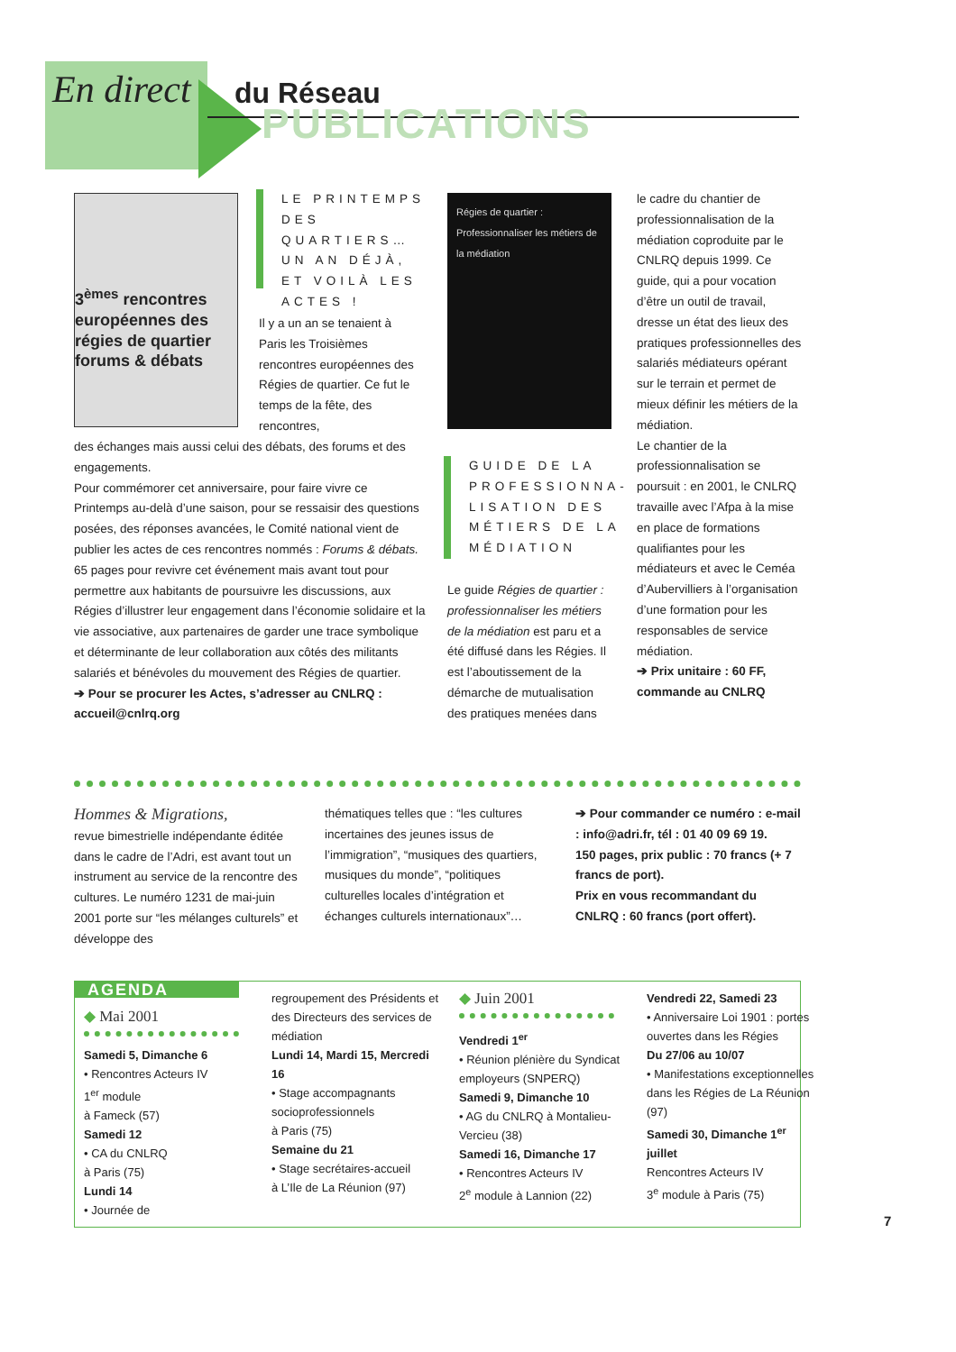En direct du Réseau
PUBLICATIONS
3<sup>èmes</sup> rencontres européennes des régies de quartier forums & débats
LE PRINTEMPS DES QUARTIERS… UN AN DÉJÀ, ET VOILÀ LES ACTES !
Il y a un an se tenaient à Paris les Troisièmes rencontres européennes des Régies de quartier. Ce fut le temps de la fête, des rencontres,
des échanges mais aussi celui des débats, des forums et des engagements.
Pour commémorer cet anniversaire, pour faire vivre ce Printemps au-delà d’une saison, pour se ressaisir des questions posées, des réponses avancées, le Comité national vient de publier les actes de ces rencontres nommés : Forums & débats.
65 pages pour revivre cet événement mais avant tout pour permettre aux habitants de poursuivre les discussions, aux Régies d’illustrer leur engagement dans l’économie solidaire et la vie associative, aux partenaires de garder une trace symbolique et déterminante de leur collaboration aux côtés des militants salariés et bénévoles du mouvement des Régies de quartier.
➔ Pour se procurer les Actes, s’adresser au CNLRQ : accueil@cnlrq.org
Régies de quartier : Professionnaliser les métiers de la médiation
GUIDE DE LA PROFESSIONNA-LISATION DES MÉTIERS DE LA MÉDIATION
Le guide Régies de quartier : professionnaliser les métiers de la médiation est paru et a été diffusé dans les Régies. Il est l’aboutissement de la démarche de mutualisation des pratiques menées dans
le cadre du chantier de professionnalisation de la médiation coproduite par le CNLRQ depuis 1999. Ce guide, qui a pour vocation d’être un outil de travail, dresse un état des lieux des pratiques professionnelles des salariés médiateurs opérant sur le terrain et permet de mieux définir les métiers de la médiation.
Le chantier de la professionnalisation se poursuit : en 2001, le CNLRQ travaille avec l’Afpa à la mise en place de formations qualifiantes pour les médiateurs et avec le Ceméa d’Aubervilliers à l’organisation d’une formation pour les responsables de service médiation.
➔ Prix unitaire : 60 FF, commande au CNLRQ
Hommes & Migrations,
revue bimestrielle indépendante éditée dans le cadre de l’Adri, est avant tout un instrument au service de la rencontre des cultures. Le numéro 1231 de mai-juin 2001 porte sur “les mélanges culturels” et développe des
thématiques telles que : “les cultures incertaines des jeunes issus de l’immigration”, “musiques des quartiers, musiques du monde”, “politiques culturelles locales d’intégration et échanges culturels internationaux”…
➔ Pour commander ce numéro : e-mail : info@adri.fr, tél : 01 40 09 69 19.
150 pages, prix public : 70 francs (+ 7 francs de port).
Prix en vous recommandant du CNLRQ : 60 francs (port offert).
AGENDA
◆ Mai 2001
Samedi 5, Dimanche 6
• Rencontres Acteurs IV
1<sup>er</sup> module
à Fameck (57)
Samedi 12
• CA du CNLRQ
à Paris (75)
Lundi 14
• Journée de
regroupement des Présidents et des Directeurs des services de médiation
Lundi 14, Mardi 15, Mercredi 16
• Stage accompagnants socioprofessionnels
à Paris (75)
Semaine du 21
• Stage secrétaires-accueil
à L’Ile de La Réunion (97)
◆ Juin 2001
Vendredi 1<sup>er</sup>
• Réunion plénière du Syndicat employeurs (SNPERQ)
Samedi 9, Dimanche 10
• AG du CNLRQ à Montalieu-Vercieu (38)
Samedi 16, Dimanche 17
• Rencontres Acteurs IV
2<sup>e</sup> module à Lannion (22)
Vendredi 22, Samedi 23
• Anniversaire Loi 1901 : portes ouvertes dans les Régies
Du 27/06 au 10/07
• Manifestations exceptionnelles dans les Régies de La Réunion (97)
Samedi 30, Dimanche 1<sup>er</sup> juillet
Rencontres Acteurs IV
3<sup>e</sup> module à Paris (75)
7